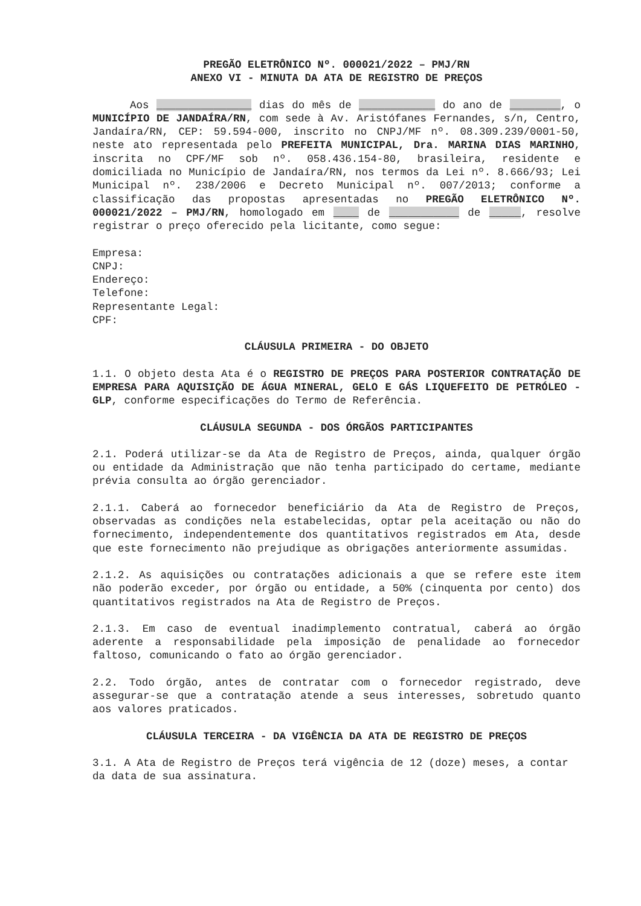PREGÃO ELETRÔNICO Nº. 000021/2022 – PMJ/RN
ANEXO VI - MINUTA DA ATA DE REGISTRO DE PREÇOS
Aos _______________ dias do mês de ____________ do ano de ________, o MUNICÍPIO DE JANDAÍRA/RN, com sede à Av. Aristófanes Fernandes, s/n, Centro, Jandaíra/RN, CEP: 59.594-000, inscrito no CNPJ/MF nº. 08.309.239/0001-50, neste ato representada pelo PREFEITA MUNICIPAL, Dra. MARINA DIAS MARINHO, inscrita no CPF/MF sob nº. 058.436.154-80, brasileira, residente e domiciliada no Município de Jandaíra/RN, nos termos da Lei nº. 8.666/93; Lei Municipal nº. 238/2006 e Decreto Municipal nº. 007/2013; conforme a classificação das propostas apresentadas no PREGÃO ELETRÔNICO Nº. 000021/2022 – PMJ/RN, homologado em ____ de ___________ de _____, resolve registrar o preço oferecido pela licitante, como segue:
Empresa:
CNPJ:
Endereço:
Telefone:
Representante Legal:
CPF:
CLÁUSULA PRIMEIRA - DO OBJETO
1.1. O objeto desta Ata é o REGISTRO DE PREÇOS PARA POSTERIOR CONTRATAÇÃO DE EMPRESA PARA AQUISIÇÃO DE ÁGUA MINERAL, GELO E GÁS LIQUEFEITO DE PETRÓLEO - GLP, conforme especificações do Termo de Referência.
CLÁUSULA SEGUNDA - DOS ÓRGÃOS PARTICIPANTES
2.1. Poderá utilizar-se da Ata de Registro de Preços, ainda, qualquer órgão ou entidade da Administração que não tenha participado do certame, mediante prévia consulta ao órgão gerenciador.
2.1.1. Caberá ao fornecedor beneficiário da Ata de Registro de Preços, observadas as condições nela estabelecidas, optar pela aceitação ou não do fornecimento, independentemente dos quantitativos registrados em Ata, desde que este fornecimento não prejudique as obrigações anteriormente assumidas.
2.1.2. As aquisições ou contratações adicionais a que se refere este item não poderão exceder, por órgão ou entidade, a 50% (cinquenta por cento) dos quantitativos registrados na Ata de Registro de Preços.
2.1.3. Em caso de eventual inadimplemento contratual, caberá ao órgão aderente a responsabilidade pela imposição de penalidade ao fornecedor faltoso, comunicando o fato ao órgão gerenciador.
2.2. Todo órgão, antes de contratar com o fornecedor registrado, deve assegurar-se que a contratação atende a seus interesses, sobretudo quanto aos valores praticados.
CLÁUSULA TERCEIRA - DA VIGÊNCIA DA ATA DE REGISTRO DE PREÇOS
3.1. A Ata de Registro de Preços terá vigência de 12 (doze) meses, a contar da data de sua assinatura.